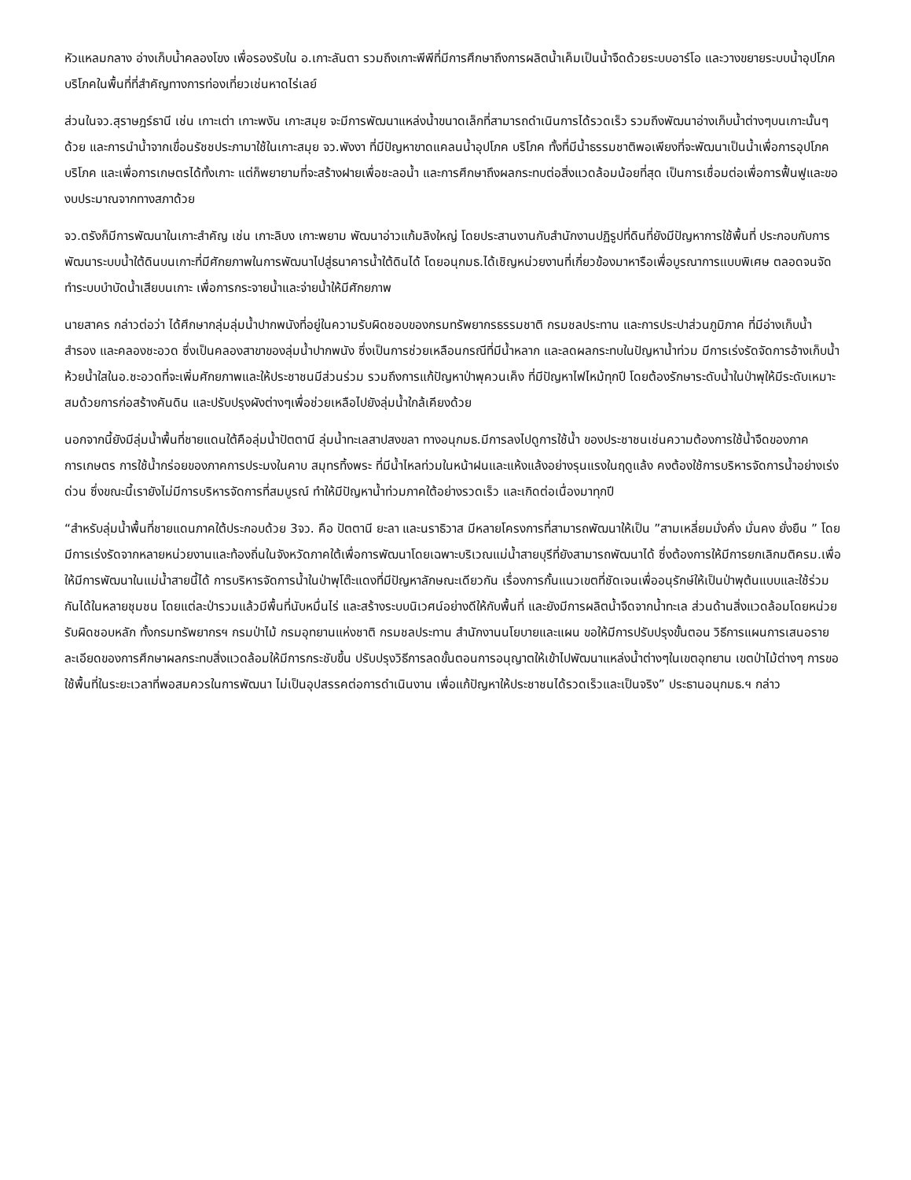หัวแหลมกลาง อ่างเก็บน้ำคลองโขง เพื่อรองรับใน อ.เกาะลันตา รวมถึงเกาะพีพีที่มีการศึกษาถึงการผลิตน้ำเค็มเป็นน้ำจืดด้วยระบบอาร์โอ และวางขยายระบบน้ำอุปโภค บริโภคในพื้นที่ที่สำคัญทางการท่องเที่ยวเช่นหาดไร่เลย์
ส่วนในจว.สุราษฎร์ธานี เช่น เกาะเต่า เกาะพงัน เกาะสมุย จะมีการพัฒนาแหล่งน้ำขนาดเล็กที่สามารถดำเนินการได้รวดเร็ว รวมถึงพัฒนาอ่างเก็บน้ำต่างๆบนเกาะนั้นๆด้วย และการนำน้ำจากเขื่อนรัชชประภามาใช้ในเกาะสมุย จว.พังงา ที่มีปัญหาขาดแคลนน้ำอุปโภค บริโภค ทั้งที่มีน้ำธรรมชาติพอเพียงที่จะพัฒนาเป็นน้ำเพื่อการอุปโภค บริโภค และเพื่อการเกษตรได้ทั้งเกาะ แต่ก็พยายามที่จะสร้างฝายเพื่อชะลอน้ำ และการศึกษาถึงผลกระทบต่อสิ่งแวดล้อมน้อยที่สุด เป็นการเชื่อมต่อเพื่อการฟื้นฟูและของบประมาณจากทางสภาด้วย
จว.ตรังก็มีการพัฒนาในเกาะสำคัญ เช่น เกาะลิบง เกาะพยาม พัฒนาอ่าวแก้มลิงใหญ่ โดยประสานงานกับสำนักงานปฏิรูปที่ดินที่ยังมีปัญหาการใช้พื้นที่ ประกอบกับการพัฒนาระบบน้ำใต้ดินบนเกาะที่มีศักยภาพในการพัฒนาไปสู่ธนาคารน้ำใต้ดินได้ โดยอนุกมธ.ได้เชิญหน่วยงานที่เกี่ยวข้องมาหารือเพื่อบูรณาการแบบพิเศษ ตลอดจนจัดทำระบบบำบัดน้ำเสียบนเกาะ เพื่อการกระจายน้ำและจ่ายน้ำให้มีศักยภาพ
นายสาคร กล่าวต่อว่า ได้ศึกษากลุ่มลุ่มน้ำปากพนังที่อยู่ในความรับผิดชอบของกรมทรัพยากรธรรมชาติ กรมชลประทาน และการประปาส่วนภูมิภาค ที่มีอ่างเก็บน้ำสำรอง และคลองชะอวด ซึ่งเป็นคลองสาขาของลุ่มน้ำปากพนัง ซึ่งเป็นการช่วยเหลือนกรณีที่มีน้ำหลาก และลดผลกระทบในปัญหาน้ำท่วม มีการเร่งรัดจัดการอ้างเก็บน้ำห้วยน้ำใสในอ.ชะอวดที่จะเพิ่มศักยภาพและให้ประชาชนมีส่วนร่วม รวมถึงการแก้ปัญหาป่าพุควนเค็ง ที่มีปัญหาไฟไหม้ทุกปี โดยต้องรักษาระดับน้ำในป่าพุให้มีระดับเหมาะสมด้วยการก่อสร้างคันดิน และปรับปรุงผังต่างๆเพื่อช่วยเหลือไปยังลุ่มน้ำใกล้เคียงด้วย
นอกจากนี้ยังมีลุ่มน้ำพื้นที่ชายแดนใต้คือลุ่มน้ำปัตตานี ลุ่มน้ำทะเลสาปสงขลา ทางอนุกมธ.มีการลงไปดูการใช้น้ำ ของประชาชนเช่นความต้องการใช้น้ำจืดของภาคการเกษตร การใช้น้ำกร่อยของภาคการประมงในคาบ สมุทรทิ้งพระ ที่มีน้ำไหลท่วมในหน้าฝนและแห้งแล้งอย่างรุนแรงในฤดูแล้ง คงต้องใช้การบริหารจัดการน้ำอย่างเร่งด่วน ซึ่งขณะนี้เรายังไม่มีการบริหารจัดการที่สมบูรณ์ ทำให้มีปัญหาน้ำท่วมภาคใต้อย่างรวดเร็ว และเกิดต่อเนื่องมาทุกปี
“สำหรับลุ่มน้ำพื้นที่ชายแดนภาคใต้ประกอบด้วย 3จว. คือ ปัตตานี ยะลา และนราธิวาส มีหลายโครงการที่สามารถพัฒนาให้เป็น ”สามเหลี่ยมมั่งคั่ง มั่นคง ยั่งยืน ” โดยมีการเร่งรัดจากหลายหน่วยงานและท้องถิ่นในจังหวัดภาคใต้เพื่อการพัฒนาโดยเฉพาะบริเวณแม่น้ำสายบุรีที่ยังสามารถพัฒนาได้ ซึ่งต้องการให้มีการยกเลิกมติครม.เพื่อให้มีการพัฒนาในแม่น้ำสายนี้ได้ การบริหารจัดการน้ำในป่าพุโต๊ะแดงที่มีปัญหาลักษณะเดียวกัน เรื่องการกั้นแนวเขตที่ชัดเจนเพื่ออนุรักษ์ให้เป็นป่าพุต้นแบบและใช้ร่วมกันได้ในหลายชุมชน โดยแต่ละป่ารวมแล้วมีพื้นที่นับหมื่นไร่ และสร้างระบบนิเวศน์อย่างดีให้กับพื้นที่ และยังมีการผลิตน้ำจืดจากน้ำทะเล ส่วนด้านสิ่งแวดล้อมโดยหน่วยรับผิดชอบหลัก ทั้งกรมทรัพยากรฯ กรมป่าไม้ กรมอุทยานแห่งชาติ กรมชลประทาน สำนักงานนโยบายและแผน ขอให้มีการปรับปรุงขั้นตอน วิธีการแผนการเสนอรายละเอียดของการศึกษาผลกระทบสิ่งแวดล้อมให้มีการกระชับขึ้น ปรับปรุงวิธีการลดขั้นตอนการอนุญาตให้เข้าไปพัฒนาแหล่งน้ำต่างๆในเขตอุทยาน เขตป่าไม้ต่างๆ การขอใช้พื้นที่ในระยะเวลาที่พอสมควรในการพัฒนา ไม่เป็นอุปสรรคต่อการดำเนินงาน เพื่อแก้ปัญหาให้ประชาชนได้รวดเร็วและเป็นจริง” ประธานอนุกมธ.ฯ กล่าว